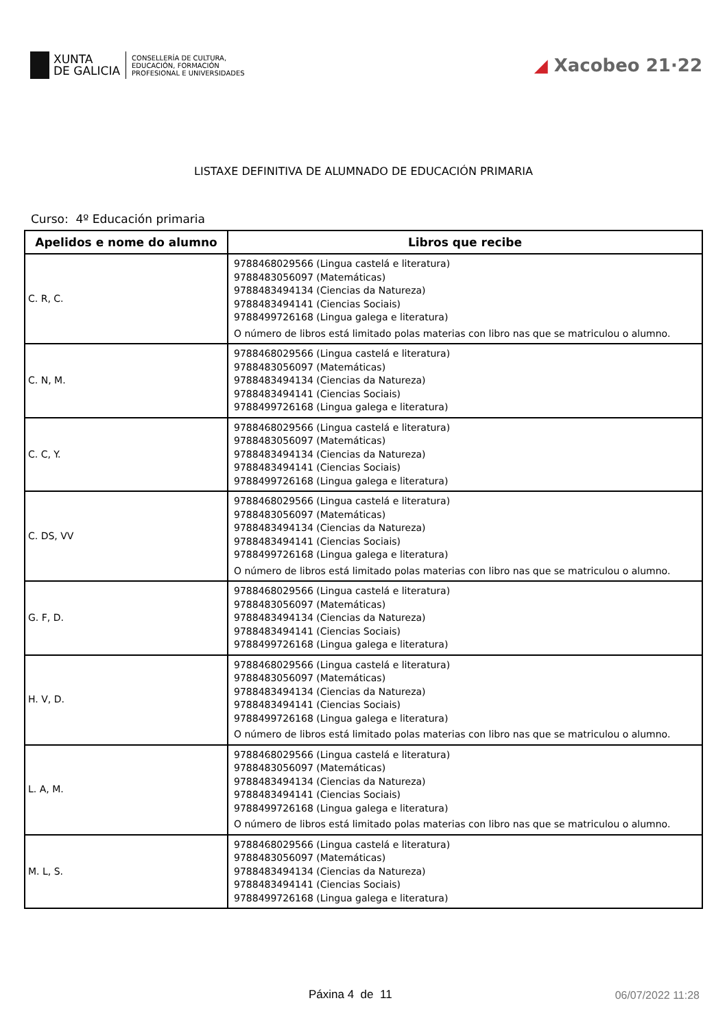XUNTA
DE GALICIA
CONSELLERÍA DE CULTURA,
EDUCACIÓN, FORMACIÓN
PROFESIONAL E UNIVERSIDADES
◢ Xacobeo 21·22
LISTAXE DEFINITIVA DE ALUMNADO DE EDUCACIÓN PRIMARIA
Curso: 4º Educación primaria
| Apelidos e nome do alumno | Libros que recibe |
| --- | --- |
| C. R, C. | 9788468029566 (Lingua castelá e literatura) 9788483056097 (Matemáticas) 9788483494134 (Ciencias da Natureza) 9788483494141 (Ciencias Sociais) 9788499726168 (Lingua galega e literatura) O número de libros está limitado polas materias con libro nas que se matriculou o alumno. |
| C. N, M. | 9788468029566 (Lingua castelá e literatura) 9788483056097 (Matemáticas) 9788483494134 (Ciencias da Natureza) 9788483494141 (Ciencias Sociais) 9788499726168 (Lingua galega e literatura) |
| C. C, Y. | 9788468029566 (Lingua castelá e literatura) 9788483056097 (Matemáticas) 9788483494134 (Ciencias da Natureza) 9788483494141 (Ciencias Sociais) 9788499726168 (Lingua galega e literatura) |
| C. DS, VV | 9788468029566 (Lingua castelá e literatura) 9788483056097 (Matemáticas) 9788483494134 (Ciencias da Natureza) 9788483494141 (Ciencias Sociais) 9788499726168 (Lingua galega e literatura) O número de libros está limitado polas materias con libro nas que se matriculou o alumno. |
| G. F, D. | 9788468029566 (Lingua castelá e literatura) 9788483056097 (Matemáticas) 9788483494134 (Ciencias da Natureza) 9788483494141 (Ciencias Sociais) 9788499726168 (Lingua galega e literatura) |
| H. V, D. | 9788468029566 (Lingua castelá e literatura) 9788483056097 (Matemáticas) 9788483494134 (Ciencias da Natureza) 9788483494141 (Ciencias Sociais) 9788499726168 (Lingua galega e literatura) O número de libros está limitado polas materias con libro nas que se matriculou o alumno. |
| L. A, M. | 9788468029566 (Lingua castelá e literatura) 9788483056097 (Matemáticas) 9788483494134 (Ciencias da Natureza) 9788483494141 (Ciencias Sociais) 9788499726168 (Lingua galega e literatura) O número de libros está limitado polas materias con libro nas que se matriculou o alumno. |
| M. L, S. | 9788468029566 (Lingua castelá e literatura) 9788483056097 (Matemáticas) 9788483494134 (Ciencias da Natureza) 9788483494141 (Ciencias Sociais) 9788499726168 (Lingua galega e literatura) |
Páxina 4 de 11 06/07/2022 11:28